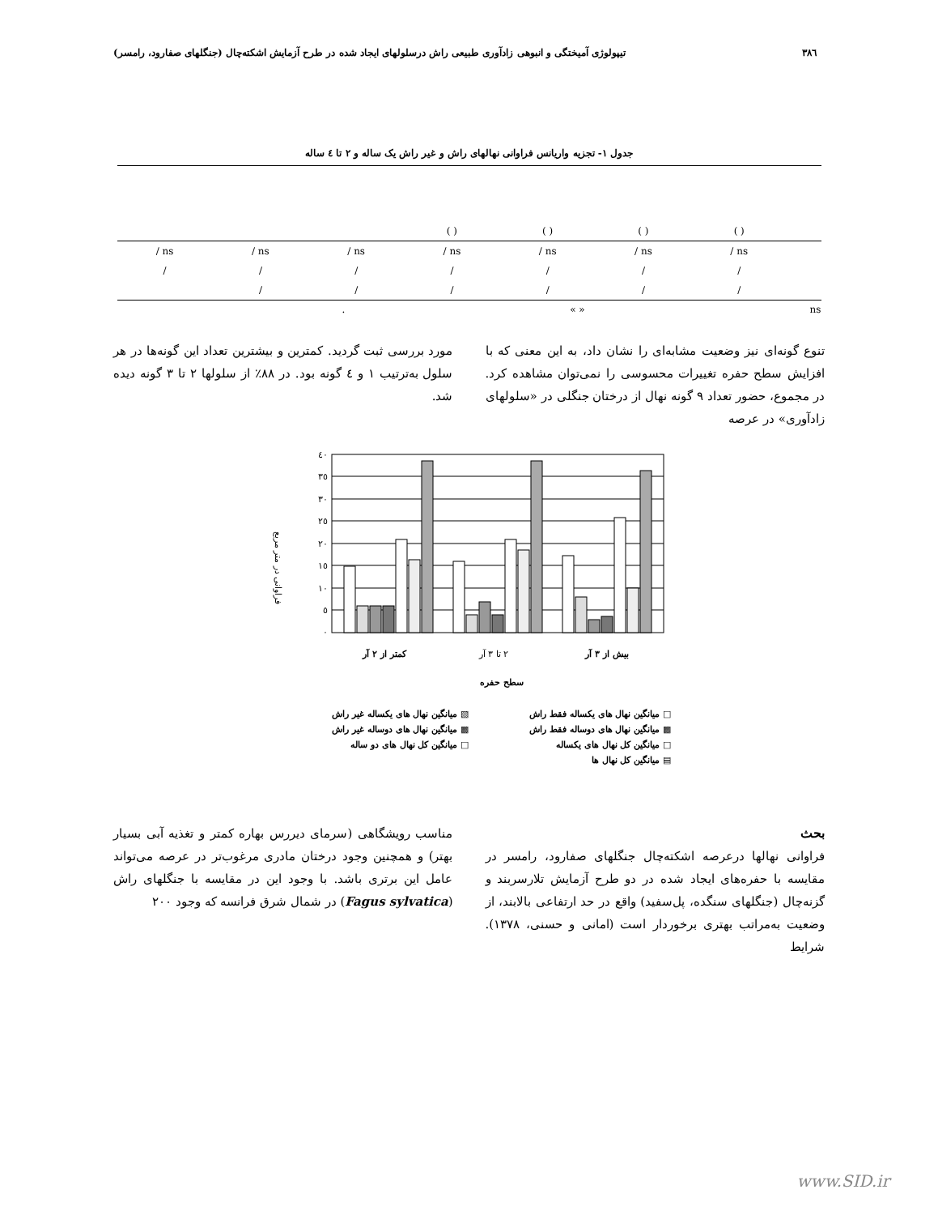٣٨٦ تیپولوژی آمیختگی و انبوهی زادآوری طبیعی راش درسلولهای ایجاد شده در طرح آزمایش اشکته‌چال (جنگلهای صفارود، رامسر)
جدول ١- تجزیه واریانس فراوانی نهالهای راش و غیر راش یک ساله و ٢ تا ٤ ساله
| | | | ( ) | ( ) | ( ) | ( ) | |
| / ns | / ns | / ns | / ns | / ns | / ns | / ns | |
| / | / | / | / | / | / | / | |
| | / | / | / | / | / | / | |
. « » ns
تنوع گونه‌ای نیز وضعیت مشابه‌ای را نشان داد، به این معنی که با افزایش سطح حفره تغییرات محسوسی را نمی‌توان مشاهده کرد. در مجموع، حضور تعداد ٩ گونه نهال از درختان جنگلی در «سلولهای زادآوری» در عرصه
مورد بررسی ثبت گردید. کمترین و بیشترین تعداد این گونه‌ها در هر سلول به‌ترتیب ١ و ٤ گونه بود. در ٨٨٪ از سلولها ٢ تا ٣ گونه دیده شد.
فراوانی در متر مربع
٤٠
٣٥
٣٠
٢٥
٢٠
١٥
١٠
٥
٠
کمتر از ٢ آر
٢ تا ٣ آر
بیش از ٣ آر
سطح حفره
□ میانگین نهال های یکساله فقط راش ▧ میانگین نهال های یکساله غیر راش ▩ میانگین نهال های دوساله فقط راش ▩ میانگین نهال های دوساله غیر راش □ میانگین کل نهال های یکساله □ میانگین کل نهال های دو ساله ▤ میانگین کل نهال ها
بحث
فراوانی نهالها درعرصه اشکته‌چال جنگلهای صفارود، رامسر در مقایسه با حفره‌های ایجاد شده در دو طرح آزمایش تلارسربند و گزنه‌چال (جنگلهای سنگده، پل‌سفید) واقع در حد ارتفاعی بالابند، از وضعیت به‌مراتب بهتری برخوردار است (امانی و حسنی، ١٣٧٨). شرایط
مناسب رویشگاهی (سرمای دیررس بهاره کمتر و تغذیه آبی بسیار بهتر) و همچنین وجود درختان مادری مرغوب‌تر در عرصه می‌تواند عامل این برتری باشد. با وجود این در مقایسه با جنگلهای راش (Fagus sylvatica) در شمال شرق فرانسه که وجود ٢٠٠
www.SID.ir